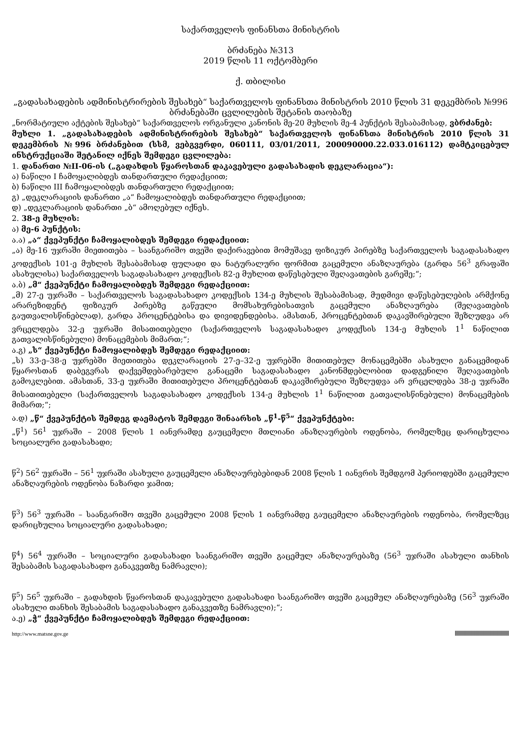საქართველოს ფინანსთა მინისტრის
ბრძანება №313
2019 წლის 11 ოქტომბერი
ქ. თბილისი
„გადასახადების ადმინისტრირების შესახებ“ საქართველოს ფინანსთა მინისტრის 2010 წლის 31 დეკემბრის №996 ბრძანებაში ცვლილების შეტანის თაობაზე
„ნორმატიული აქტების შესახებ“ საქართველოს ორგანული კანონის მე-20 მუხლის მე-4 პუნქტის შესაბამისად, ვბრძანებ:
მუხლი 1. „გადასახადების ადმინისტრირების შესახებ“ საქართველოს ფინანსთა მინისტრის 2010 წლის 31 დეკემბრის №996 ბრძანებით (სსმ, ვებგვერდი, 060111, 03/01/2011, 200090000.22.033.016112) დამტკიცებულ ინსტრუქციაში შეტანილ იქნეს შემდეგი ცვლილება:
1. დანართი №II-06-ის („გადახდის წყაროსთან დაკავებული გადასახადის დეკლარაცია“):
ა) ნაწილი I ჩამოყალიბდეს თანდართული რედაქციით;
ბ) ნაწილი III ჩამოყალიბდეს თანდართული რედაქციით;
გ) „დეკლარაციის დანართი „ა“ ჩამოყალიბდეს თანდართული რედაქციით;
დ) „დეკლარაციის დანართი „ბ“ ამოღებულ იქნეს.
2. 38-ე მუხლის:
ა) მე-6 პუნქტის:
ა.ა) „ა“ ქვეპუნქტი ჩამოყალიბდეს შემდეგი რედაქციით:
„ა) მე-16 უჯრაში მიეთითება – საანგარიშო თვეში დაქირავებით მომუშავე ფიზიკურ პირებზე საქართველოს საგადასახადო კოდექსის 101-ე მუხლის შესაბამისად ფულადი და ნატურალური ფორმით გაცემული ანაზღაურება (გარდა 56<sup>3</sup> გრაფაში ასახულისა) საქართველოს საგადასახადო კოდექსის 82-ე მუხლით დაწესებული შეღავათების გარეშე;“;
ა.ბ) „მ“ ქვეპუნქტი ჩამოყალიბდეს შემდეგი რედაქციით:
„მ) 27-ე უჯრაში – საქართველოს საგადასახადო კოდექსის 134-ე მუხლის შესაბამისად, მუდმივი დაწესებულების არმქონე არარეზიდენტ ფიზიკურ პირებზე გაწეული მომსახურებისათვის გაცემული ანაზღაურება (შეღავათების გაუთვალისწინებლად), გარდა პროცენტებისა და დივიდენდებისა. ამასთან, პროცენტებთან დაკავშირებული შეზღუდვა არ ვრცელდება 32-ე უჯრაში მისათითებელი (საქართველოს საგადასახადო კოდექსის 134-ე მუხლის 1<sup>1</sup> ნაწილით გათვალისწინებული) მონაცემების მიმართ;“;
ა.გ) „ს“ ქვეპუნქტი ჩამოყალიბდეს შემდეგი რედაქციით:
„ს) 33-ე–38-ე უჯრებში მიეთითება დეკლარაციის 27-ე–32-ე უჯრებში მითითებულ მონაცემებში ასახული განაცემიდან წყაროსთან დაბეგვრას დაქვემდებარებული განაცემი საგადასახადო კანონმდებლობით დადგენილი შეღავათების გამოკლებით. ამასთან, 33-ე უჯრაში მითითებული პროცენტებთან დაკავშირებული შეზღუდვა არ ვრცელდება 38-ე უჯრაში მისათითებელი (საქართველოს საგადასახადო კოდექსის 134-ე მუხლის 1<sup>1</sup> ნაწილით გათვალისწინებული) მონაცემების მიმართ;“;
ა.დ) „წ“ ქვეპუნქტის შემდეგ დაემატოს შემდეგი შინაარსის „წ<sup>1</sup>-წ<sup>5</sup>“ ქვეპუნქტები:
„წ<sup>1</sup>) 56<sup>1</sup> უჯრაში – 2008 წლის 1 იანვრამდე გაუცემელი მთლიანი ანაზღაურების ოდენობა, რომელზეც დარიცხულია სოციალური გადასახადი;
წ<sup>2</sup>) 56<sup>2</sup> უჯრაში – 56<sup>1</sup> უჯრაში ასახული გაუცემელი ანაზღაურებებიდან 2008 წლის 1 იანვრის შემდგომ პერიოდებში გაცემული ანაზღაურების ოდენობა ნაზარდი ჯამით;
წ<sup>3</sup>) 56<sup>3</sup> უჯრაში – საანგარიშო თვეში გაცემული 2008 წლის 1 იანვრამდე გაუცემელი ანაზღაურების ოდენობა, რომელზეც დარიცხულია სოციალური გადასახადი;
წ<sup>4</sup>) 56<sup>4</sup> უჯრაში – სოციალური გადასახადი საანგარიშო თვეში გაცემულ ანაზღაურებაზე (56<sup>3</sup> უჯრაში ასახული თანხის შესაბამის საგადასახადო განაკვეთზე ნამრავლი);
წ<sup>5</sup>) 56<sup>5</sup> უჯრაში – გადახდის წყაროსთან დაკავებული გადასახადი საანგარიშო თვეში გაცემულ ანაზღაურებაზე (56<sup>3</sup> უჯრაში ასახული თანხის შესაბამის საგადასახადო განაკვეთზე ნამრავლი);“;
ა.ე) „ჭ“ ქვეპუნქტი ჩამოყალიბდეს შემდეგი რედაქციით:
http://www.matsne.gov.ge